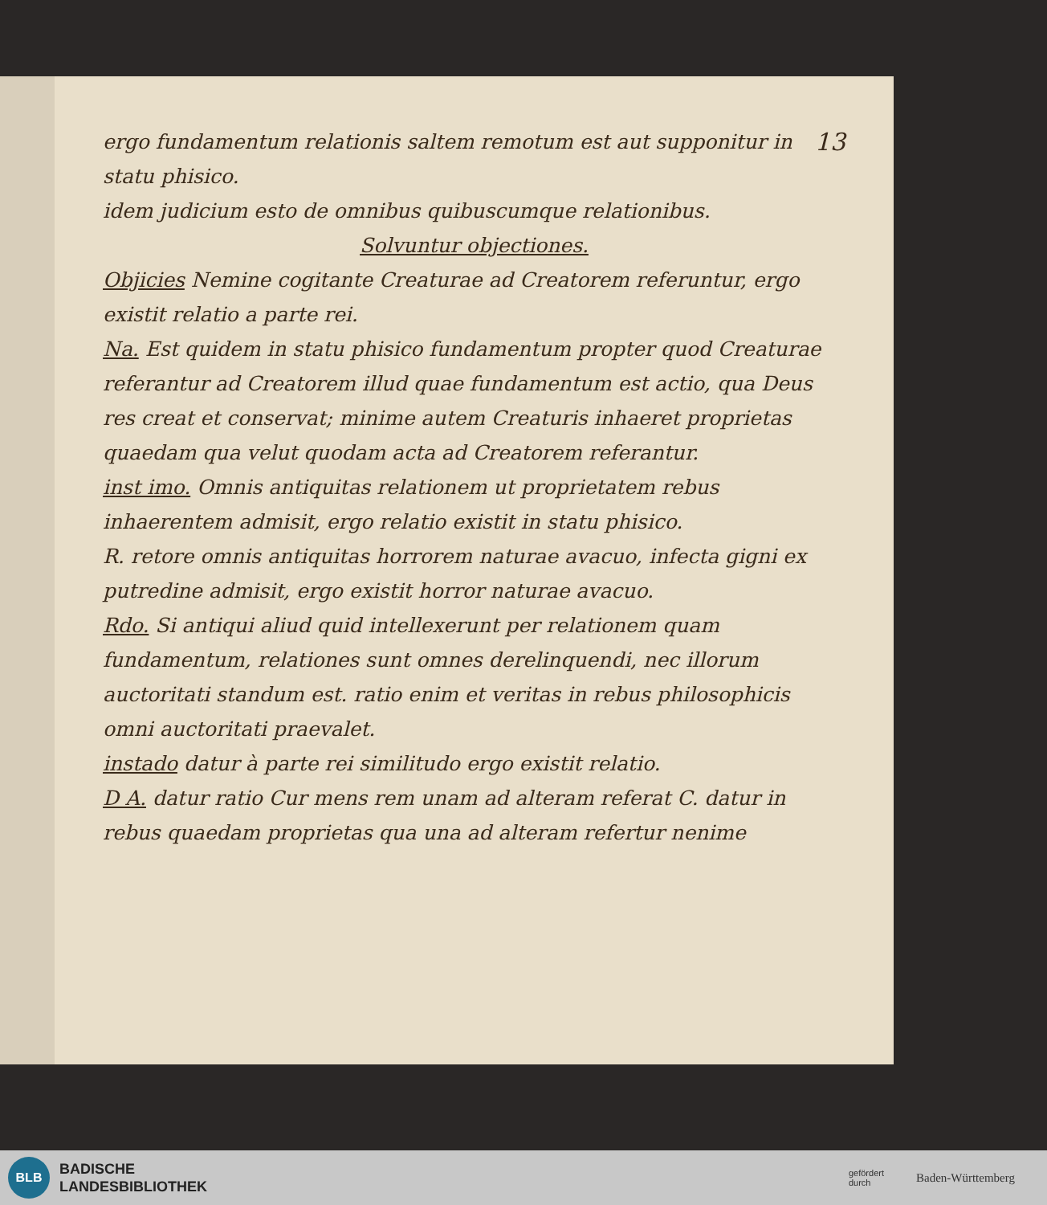13 ergo fundamentum relationis saltem remotum est aut supponitur in statu phisico.
idem judicium esto de omnibus quibuscumque relationibus.
Solvuntur objectiones.
Objicies Nemine cogitante Creaturae ad Creatorem referuntur, ergo existit relatio a parte rei.
Na. Est quidem in statu phisico fundamentum propter quod Creaturae referantur ad Creatorem illud quae fundamentum est actio, qua Deus res creat et conservat; minime autem Creaturis inhaeret proprietas quaedam qua velut quodam acta ad Creatorem referantur.
inst imo. Omnis antiquitas relationem ut proprietatem rebus inhaerentem admisit, ergo relatio existit in statu phisico.
R. retore omnis antiquitas horrorem naturae avacuo, infecta gigni ex putredine admisit, ergo existit horror naturae avacuo.
Rdo. Si antiqui aliud quid intellexerunt per relationem quam fundamentum, relationes sunt omnes derelinquendi, nec illorum auctoritati standum est. ratio enim et veritas in rebus philosophicis omni auctoritati praevalet.
instado datur à parte rei similitudo ergo existit relatio.
D A. datur ratio Cur mens rem unam ad alteram referat C. datur in rebus quaedam proprietas qua una ad alteram refertur nenime
BLB
BADISCHE
LANDESBIBLIOTHEK
gefördert
durch
Baden-Württemberg